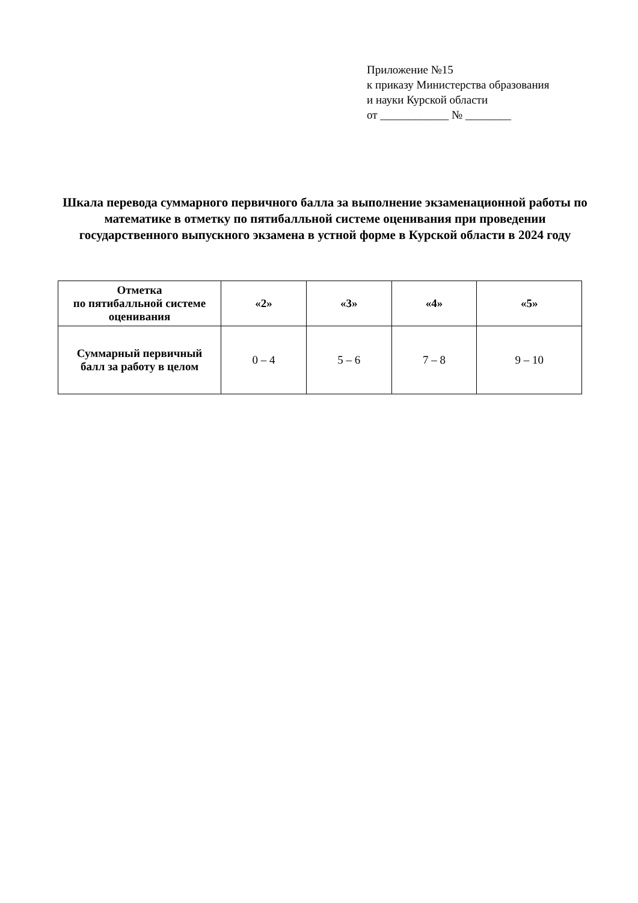Приложение №15
к приказу Министерства образования
и науки Курской области
от ____________ № ________
Шкала перевода суммарного первичного балла за выполнение экзаменационной работы по математике в отметку по пятибалльной системе оценивания при проведении государственного выпускного экзамена в устной форме в Курской области в 2024 году
| Отметка по пятибалльной системе оценивания | «2» | «3» | «4» | «5» |
| --- | --- | --- | --- | --- |
| Суммарный первичный балл за работу в целом | 0 – 4 | 5 – 6 | 7 – 8 | 9 – 10 |